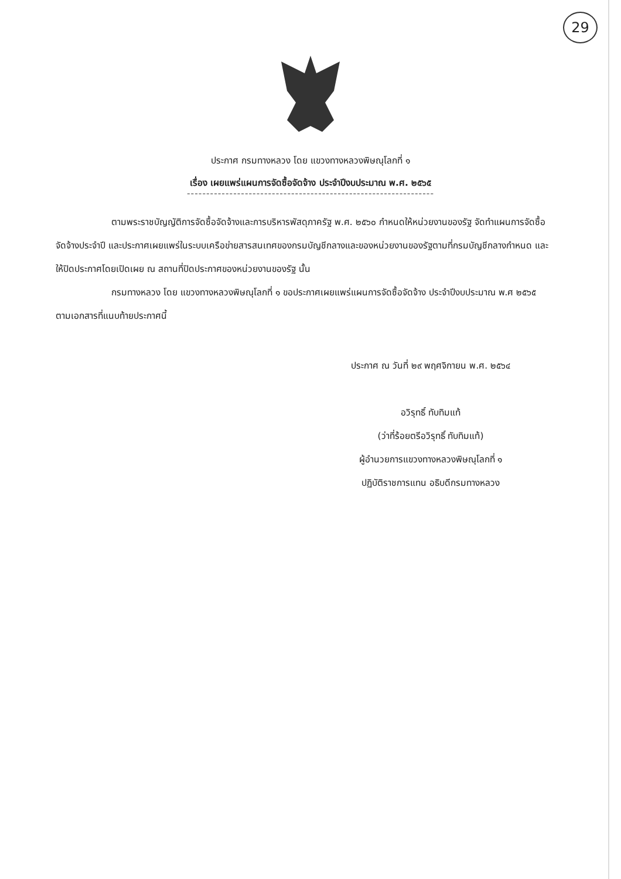29
ประกาศ กรมทางหลวง โดย แขวงทางหลวงพิษณุโลกที่ ๑
เรื่อง เผยแพร่แผนการจัดซื้อจัดจ้าง ประจำปีงบประมาณ พ.ศ. ๒๕๖๕
----------------------------------------------------------------
ตามพระราชบัญญัติการจัดซื้อจัดจ้างและการบริหารพัสดุภาครัฐ พ.ศ. ๒๕๖๐ กำหนดให้หน่วยงานของรัฐ จัดทำแผนการจัดซื้อจัดจ้างประจำปี และประกาศเผยแพร่ในระบบเครือข่ายสารสนเทศของกรมบัญชีกลางและของหน่วยงานของรัฐตามที่กรมบัญชีกลางกำหนด และให้ปิดประกาศโดยเปิดเผย ณ สถานที่ปิดประกาศของหน่วยงานของรัฐ นั้น
กรมทางหลวง โดย แขวงทางหลวงพิษณุโลกที่ ๑ ขอประกาศเผยแพร่แผนการจัดซื้อจัดจ้าง ประจำปีงบประมาณ พ.ศ ๒๕๖๕ ตามเอกสารที่แนบท้ายประกาศนี้
ประกาศ ณ วันที่ ๒๙ พฤศจิกายน พ.ศ. ๒๕๖๔
อวิรุทธิ์ ทับทิมแท้
(ว่าที่ร้อยตรีอวิรุทธิ์ ทับทิมแท้)
ผู้อำนวยการแขวงทางหลวงพิษณุโลกที่ ๑
ปฏิบัติราชการแทน อธิบดีกรมทางหลวง